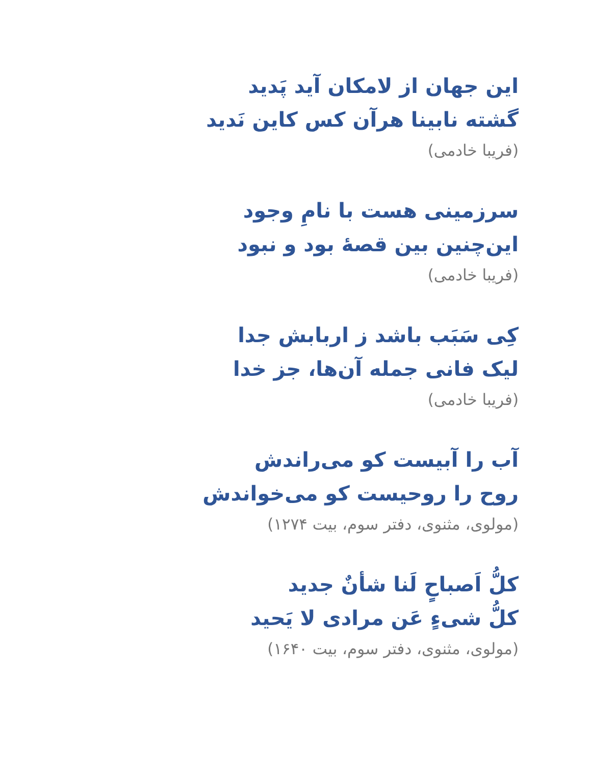این جهان از لامکان آید پَدید
گشته نابینا هرآن کس کاین نَدید
(فریبا خادمی)
سرزمینی هست با نامِ وجود
این‌چنین بین قصهٔ بود و نبود
(فریبا خادمی)
کِی سَبَب باشد ز اربابش جدا
لیک فانی جمله آن‌ها، جز خدا
(فریبا خادمی)
آب را آبیست کو می‌راندش
روح را روحیست کو می‌خواندش
(مولوی، مثنوی، دفتر سوم، بیت ۱۲۷۴)
کلُّ اَصباحٍ لَنا شأنٌ جدید
کلُّ شیءٍ عَن مرادی لا یَحید
(مولوی، مثنوی، دفتر سوم، بیت ۱۶۴۰)